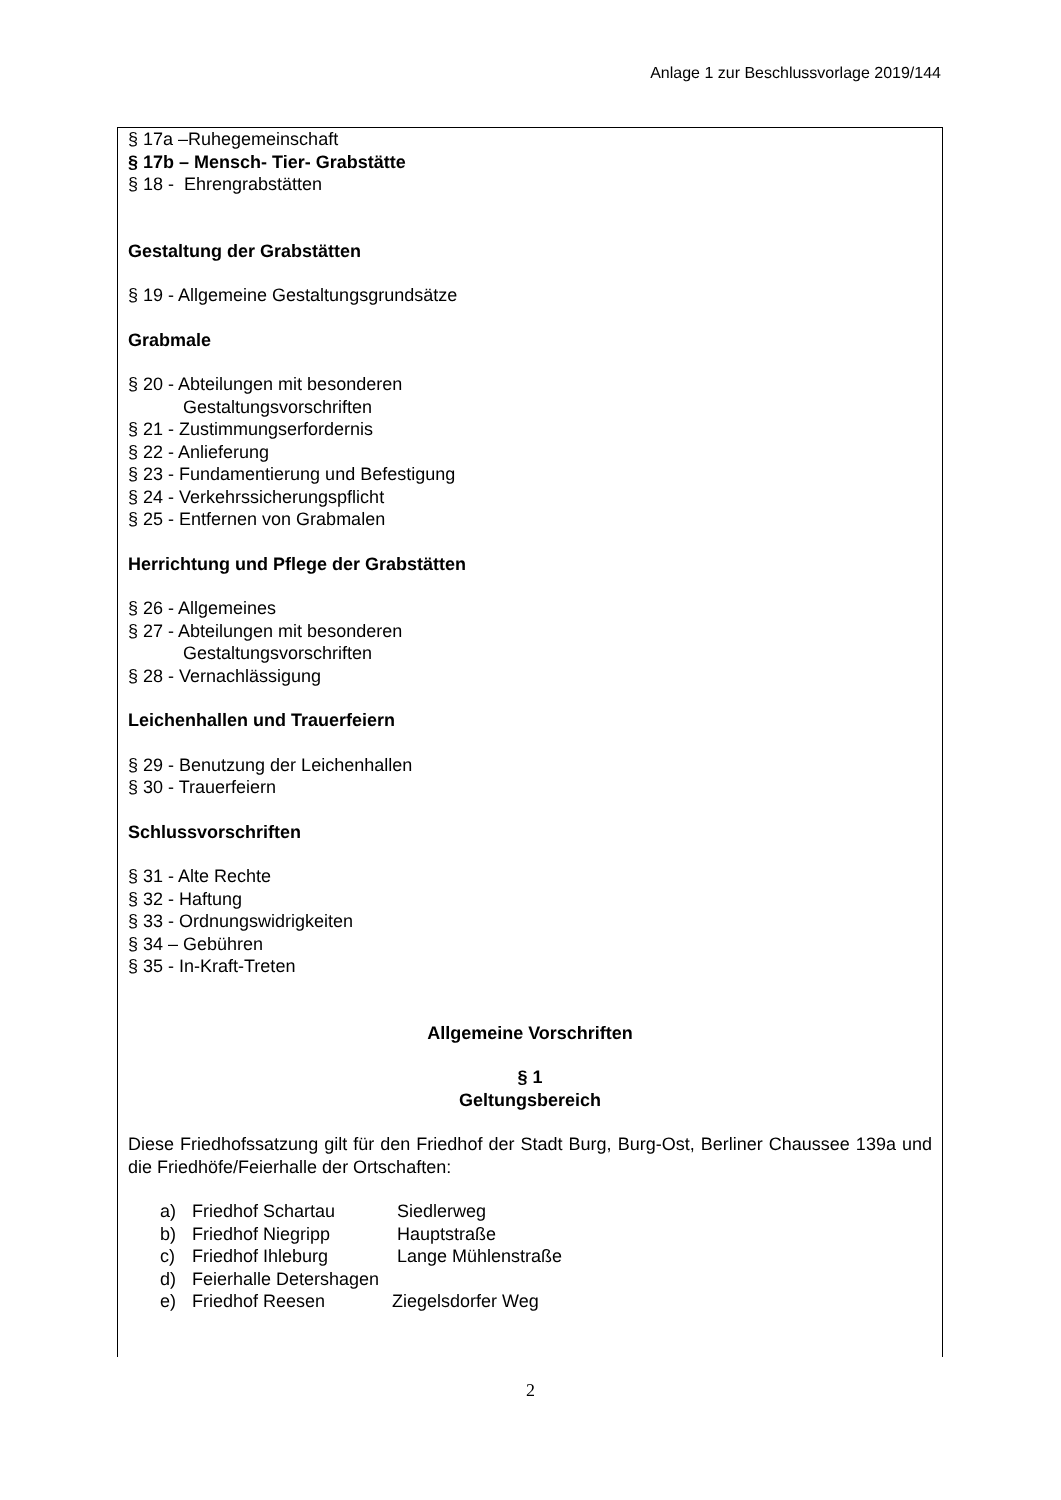Anlage 1 zur Beschlussvorlage 2019/144
§ 17a –Ruhegemeinschaft
§ 17b – Mensch- Tier- Grabstätte
§ 18 - Ehrengrabstätten
Gestaltung der Grabstätten
§ 19 - Allgemeine Gestaltungsgrundsätze
Grabmale
§ 20 - Abteilungen mit besonderen
Gestaltungsvorschriften
§ 21 - Zustimmungserfordernis
§ 22 - Anlieferung
§ 23 - Fundamentierung und Befestigung
§ 24 - Verkehrssicherungspflicht
§ 25 - Entfernen von Grabmalen
Herrichtung und Pflege der Grabstätten
§ 26 - Allgemeines
§ 27 - Abteilungen mit besonderen
Gestaltungsvorschriften
§ 28 - Vernachlässigung
Leichenhallen und Trauerfeiern
§ 29 - Benutzung der Leichenhallen
§ 30 - Trauerfeiern
Schlussvorschriften
§ 31 - Alte Rechte
§ 32 - Haftung
§ 33 - Ordnungswidrigkeiten
§ 34 – Gebühren
§ 35 - In-Kraft-Treten
Allgemeine Vorschriften
§ 1
Geltungsbereich
Diese Friedhofssatzung gilt für den Friedhof der Stadt Burg, Burg-Ost, Berliner Chaussee 139a und die Friedhöfe/Feierhalle der Ortschaften:
a) Friedhof Schartau Siedlerweg
b) Friedhof Niegripp Hauptstraße
c) Friedhof Ihleburg Lange Mühlenstraße
d) Feierhalle Detershagen
e) Friedhof Reesen Ziegelsdorfer Weg
2